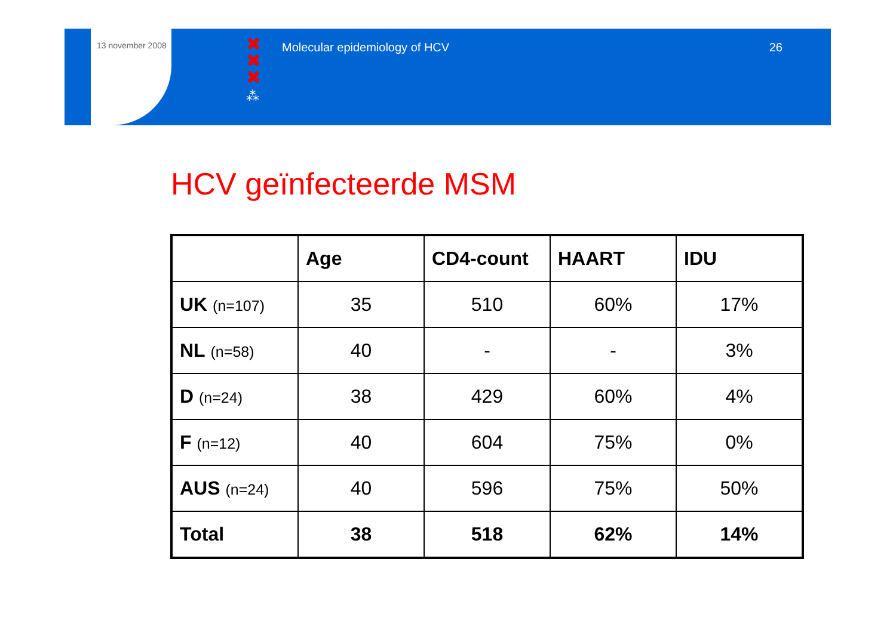13 november 2008
✖
✖
✖
⁂
Molecular epidemiology of HCV 26
HCV geïnfecteerde MSM
| | Age | CD4-count | HAART | IDU |
| --- | --- | --- | --- | --- |
| UK (n=107) | 35 | 510 | 60% | 17% |
| NL (n=58) | 40 | - | - | 3% |
| D (n=24) | 38 | 429 | 60% | 4% |
| F (n=12) | 40 | 604 | 75% | 0% |
| AUS (n=24) | 40 | 596 | 75% | 50% |
| Total | 38 | 518 | 62% | 14% |